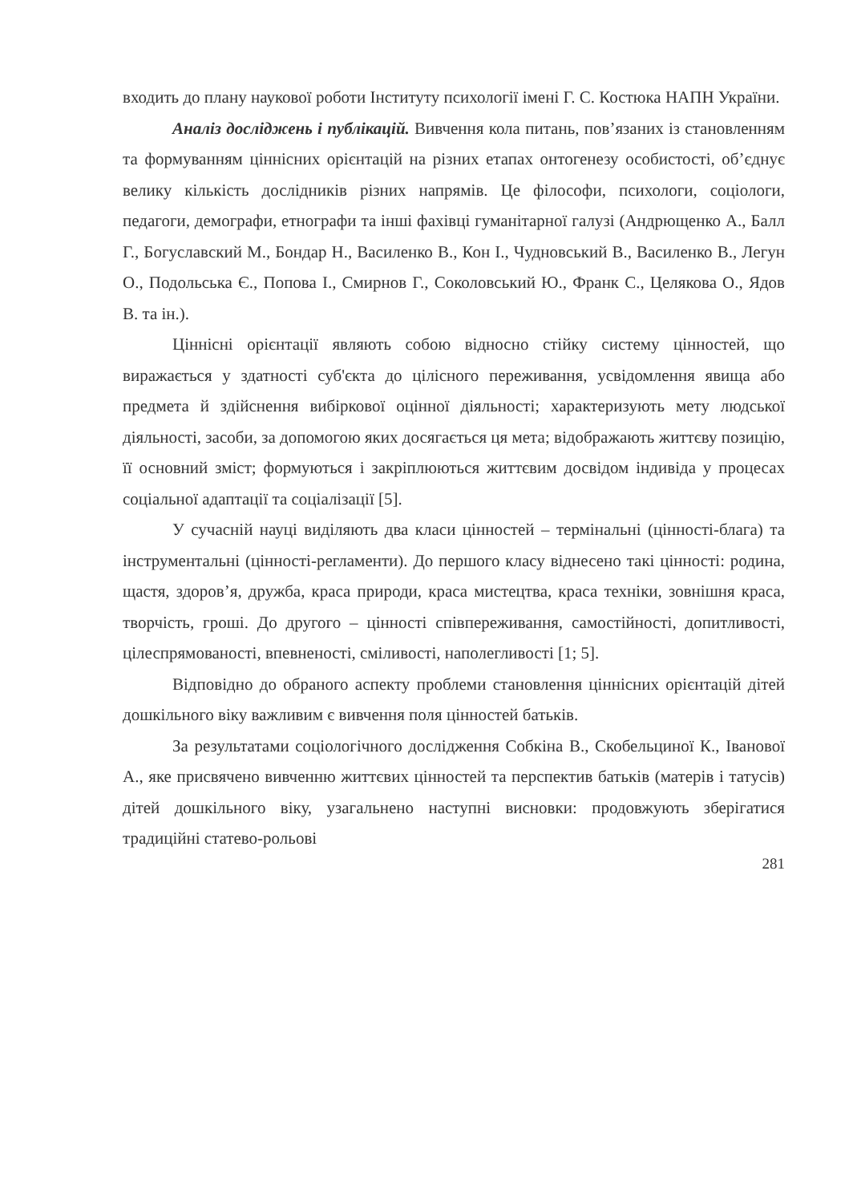входить до плану наукової роботи Інституту психології імені Г. С. Костюка НАПН України.
Аналіз досліджень і публікацій. Вивчення кола питань, пов’язаних із становленням та формуванням ціннісних орієнтацій на різних етапах онтогенезу особистості, об’єднує велику кількість дослідників різних напрямів. Це філософи, психологи, соціологи, педагоги, демографи, етнографи та інші фахівці гуманітарної галузі (Андрющенко А., Балл Г., Богуславский М., Бондар Н., Василенко В., Кон І., Чудновський В., Василенко В., Легун О., Подольська Є., Попова І., Смирнов Г., Соколовський Ю., Франк С., Целякова О., Ядов В. та ін.).
Ціннісні орієнтації являють собою відносно стійку систему цінностей, що виражається у здатності суб'єкта до цілісного переживання, усвідомлення явища або предмета й здійснення вибіркової оцінної діяльності; характеризують мету людської діяльності, засоби, за допомогою яких досягається ця мета; відображають життєву позицію, її основний зміст; формуються і закріплюються життєвим досвідом індивіда у процесах соціальної адаптації та соціалізації [5].
У сучасній науці виділяють два класи цінностей – термінальні (цінності-блага) та інструментальні (цінності-регламенти). До першого класу віднесено такі цінності: родина, щастя, здоров’я, дружба, краса природи, краса мистецтва, краса техніки, зовнішня краса, творчість, гроші. До другого – цінності співпереживання, самостійності, допитливості, цілеспрямованості, впевненості, сміливості, наполегливості [1; 5].
Відповідно до обраного аспекту проблеми становлення ціннісних орієнтацій дітей дошкільного віку важливим є вивчення поля цінностей батьків.
За результатами соціологічного дослідження Собкіна В., Скобельциної К., Іванової А., яке присвячено вивченню життєвих цінностей та перспектив батьків (матерів і татусів) дітей дошкільного віку, узагальнено наступні висновки: продовжують зберігатися традиційні статево-рольові
281